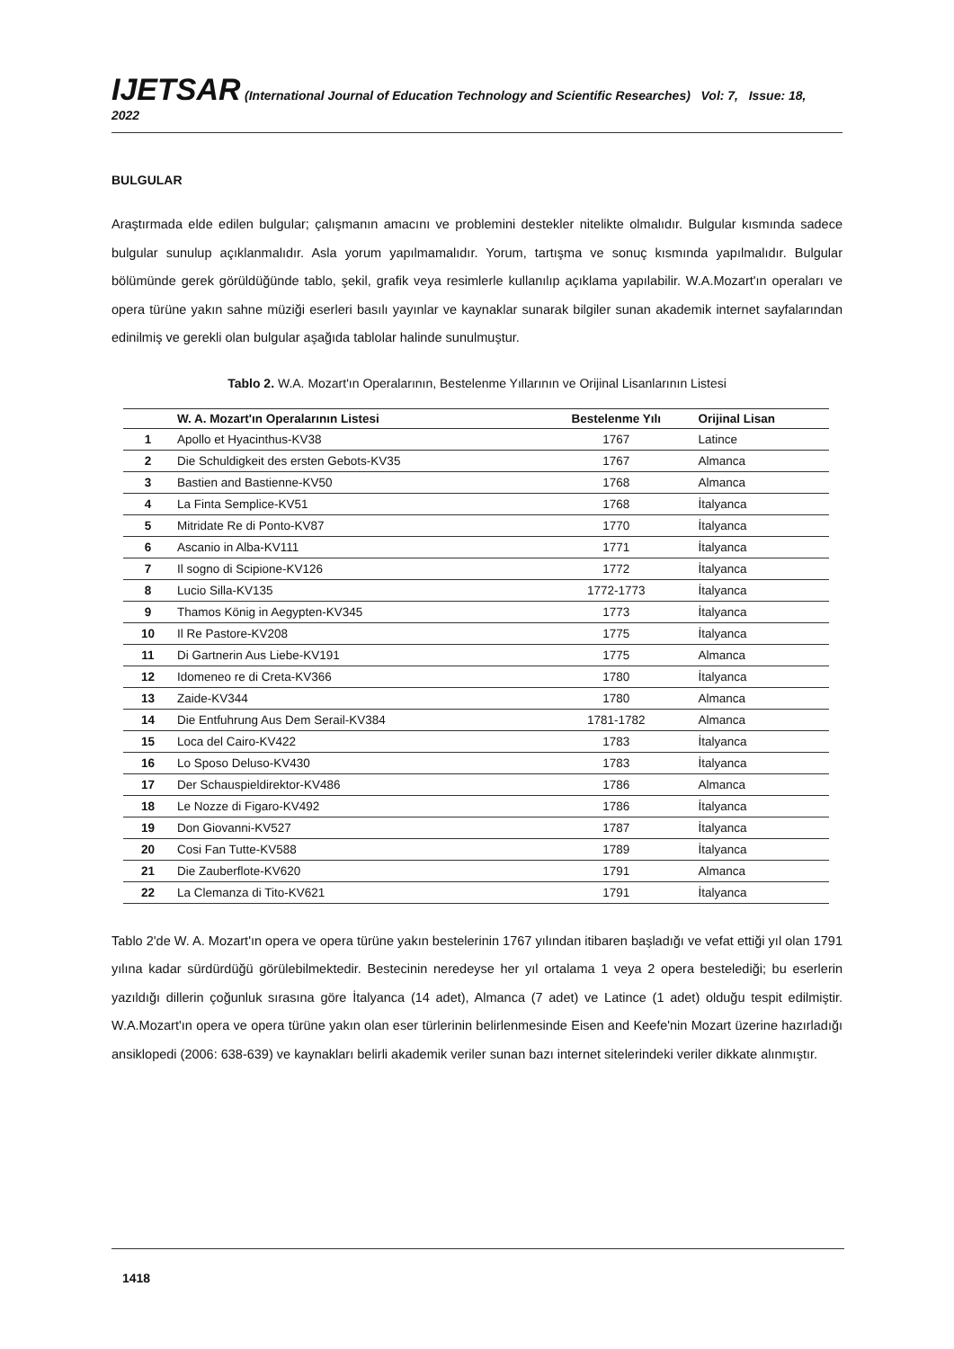IJETSAR (International Journal of Education Technology and Scientific Researches) Vol: 7, Issue: 18, 2022
BULGULAR
Araştırmada elde edilen bulgular; çalışmanın amacını ve problemini destekler nitelikte olmalıdır. Bulgular kısmında sadece bulgular sunulup açıklanmalıdır. Asla yorum yapılmamalıdır. Yorum, tartışma ve sonuç kısmında yapılmalıdır. Bulgular bölümünde gerek görüldüğünde tablo, şekil, grafik veya resimlerle kullanılıp açıklama yapılabilir. W.A.Mozart'ın operaları ve opera türüne yakın sahne müziği eserleri basılı yayınlar ve kaynaklar sunarak bilgiler sunan akademik internet sayfalarından edinilmiş ve gerekli olan bulgular aşağıda tablolar halinde sunulmuştur.
Tablo 2. W.A. Mozart'ın Operalarının, Bestelenme Yıllarının ve Orijinal Lisanlarının Listesi
| | W. A. Mozart'ın Operalarının Listesi | Bestelenme Yılı | Orijinal Lisan |
| --- | --- | --- | --- |
| 1 | Apollo et Hyacinthus-KV38 | 1767 | Latince |
| 2 | Die Schuldigkeit des ersten Gebots-KV35 | 1767 | Almanca |
| 3 | Bastien and Bastienne-KV50 | 1768 | Almanca |
| 4 | La Finta Semplice-KV51 | 1768 | İtalyanca |
| 5 | Mitridate Re di Ponto-KV87 | 1770 | İtalyanca |
| 6 | Ascanio in Alba-KV111 | 1771 | İtalyanca |
| 7 | Il sogno di Scipione-KV126 | 1772 | İtalyanca |
| 8 | Lucio Silla-KV135 | 1772-1773 | İtalyanca |
| 9 | Thamos König in Aegypten-KV345 | 1773 | İtalyanca |
| 10 | Il Re Pastore-KV208 | 1775 | İtalyanca |
| 11 | Di Gartnerin Aus Liebe-KV191 | 1775 | Almanca |
| 12 | Idomeneo re di Creta-KV366 | 1780 | İtalyanca |
| 13 | Zaide-KV344 | 1780 | Almanca |
| 14 | Die Entfuhrung Aus Dem Serail-KV384 | 1781-1782 | Almanca |
| 15 | Loca del Cairo-KV422 | 1783 | İtalyanca |
| 16 | Lo Sposo Deluso-KV430 | 1783 | İtalyanca |
| 17 | Der Schauspieldirektor-KV486 | 1786 | Almanca |
| 18 | Le Nozze di Figaro-KV492 | 1786 | İtalyanca |
| 19 | Don Giovanni-KV527 | 1787 | İtalyanca |
| 20 | Cosi Fan Tutte-KV588 | 1789 | İtalyanca |
| 21 | Die Zauberflote-KV620 | 1791 | Almanca |
| 22 | La Clemanza di Tito-KV621 | 1791 | İtalyanca |
Tablo 2'de W. A. Mozart'ın opera ve opera türüne yakın bestelerinin 1767 yılından itibaren başladığı ve vefat ettiği yıl olan 1791 yılına kadar sürdürdüğü görülebilmektedir. Bestecinin neredeyse her yıl ortalama 1 veya 2 opera bestelediği; bu eserlerin yazıldığı dillerin çoğunluk sırasına göre İtalyanca (14 adet), Almanca (7 adet) ve Latince (1 adet) olduğu tespit edilmiştir. W.A.Mozart'ın opera ve opera türüne yakın olan eser türlerinin belirlenmesinde Eisen and Keefe'nin Mozart üzerine hazırladığı ansiklopedi (2006: 638-639) ve kaynakları belirli akademik veriler sunan bazı internet sitelerindeki veriler dikkate alınmıştır.
1418